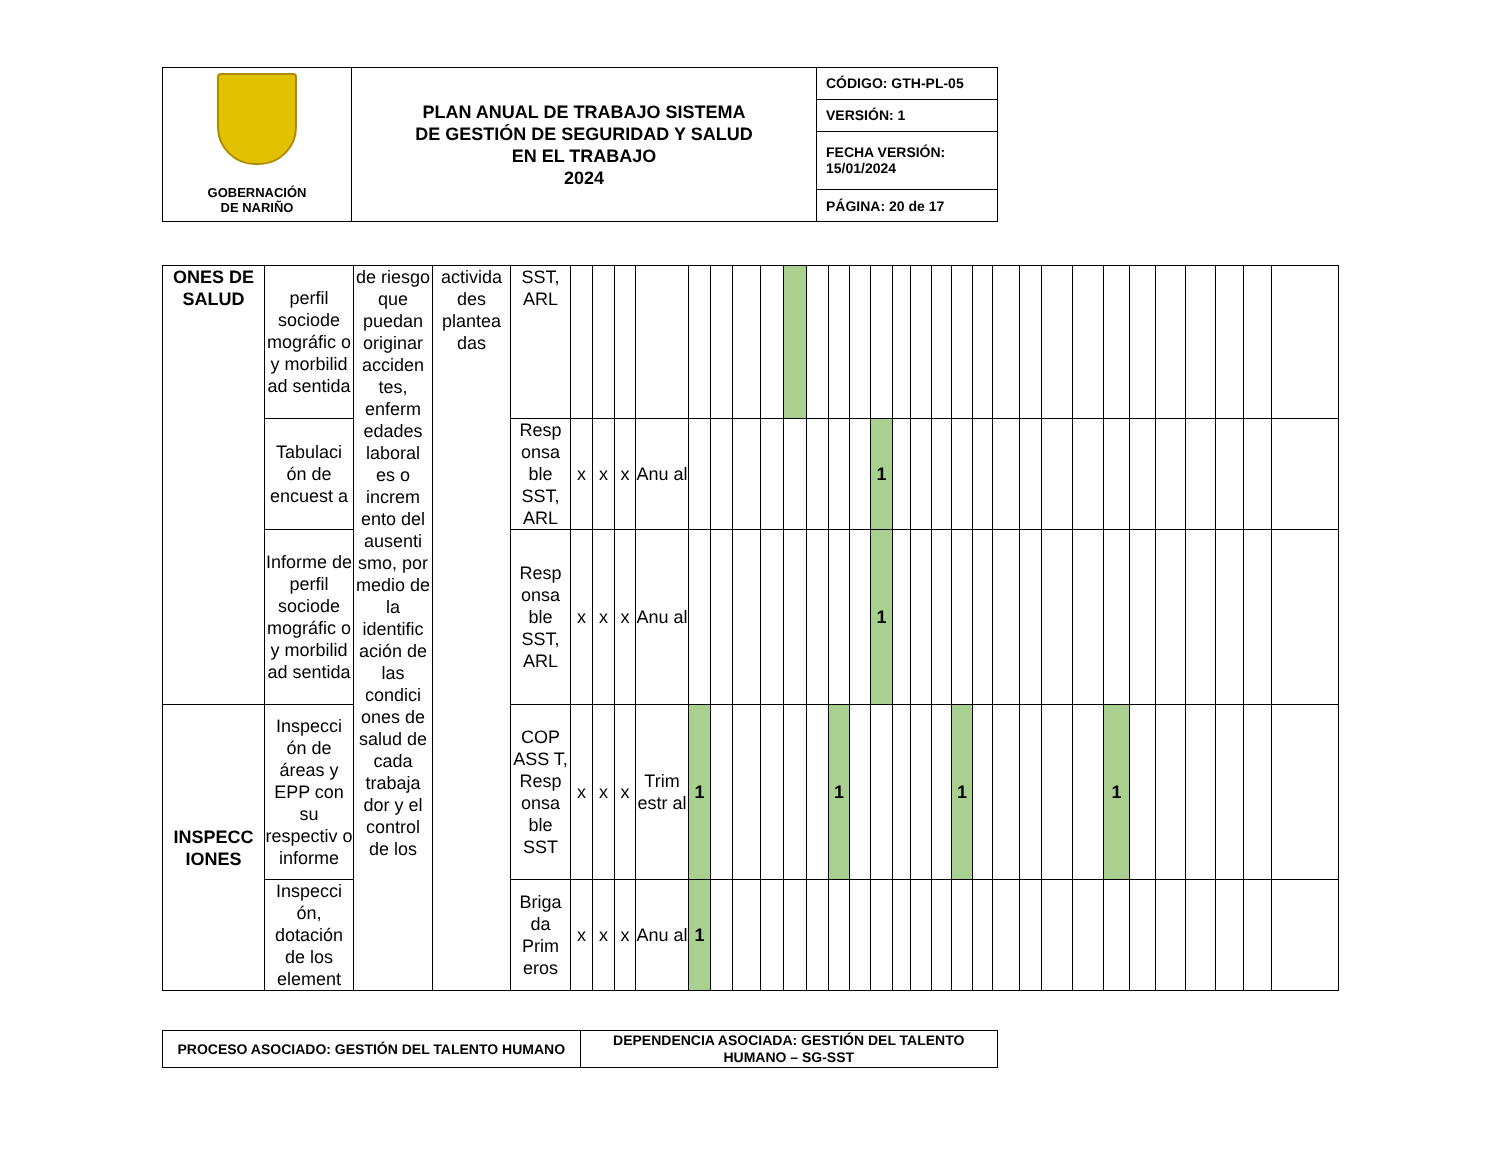| GOBERNACIÓN DE NARIÑO | PLAN ANUAL DE TRABAJO SISTEMA DE GESTIÓN DE SEGURIDAD Y SALUD EN EL TRABAJO 2024 | CÓDIGO: GTH-PL-05 |
| | | VERSIÓN: 1 |
| | | FECHA VERSIÓN: 15/01/2024 |
| | | PÁGINA: 20 de 17 |
| ONES DE SALUD | perfil sociode mográfic o y morbilid ad sentida | de riesgo que puedan originar acciden tes, enferm edades laboral es o increm ento del ausenti smo, por medio de la identific ación de las condici ones de salud de cada trabaja dor y el control de los | activida des plantea das | SST, ARL | | | | | | | | | | | | | | | | | | | | | | | | | | | | | |
| | Tabulaci ón de encuest a | | | Resp onsa ble SST, ARL | x | x | x | Anu al | | | | | | | | | 1 | | | | | | | | | | | | | | | | |
| | Informe de perfil sociode mográfic o y morbilid ad sentida | | | Resp onsa ble SST, ARL | x | x | x | Anu al | | | | | | | | | 1 | | | | | | | | | | | | | | | | |
| INSPECC IONES | Inspecci ón de áreas y EPP con su respectiv o informe | | | COP ASS T, Resp onsa ble SST | x | x | x | Trim estr al | 1 | | | | | | 1 | | | | | | 1 | | | | | | 1 | | | | | | |
| | Inspecci ón, dotación de los element | | | Briga da Prim eros | x | x | x | Anu al | 1 | | | | | | | | | | | | | | | | | | | | | | | | |
| PROCESO ASOCIADO: GESTIÓN DEL TALENTO HUMANO | DEPENDENCIA ASOCIADA: GESTIÓN DEL TALENTO HUMANO – SG-SST |